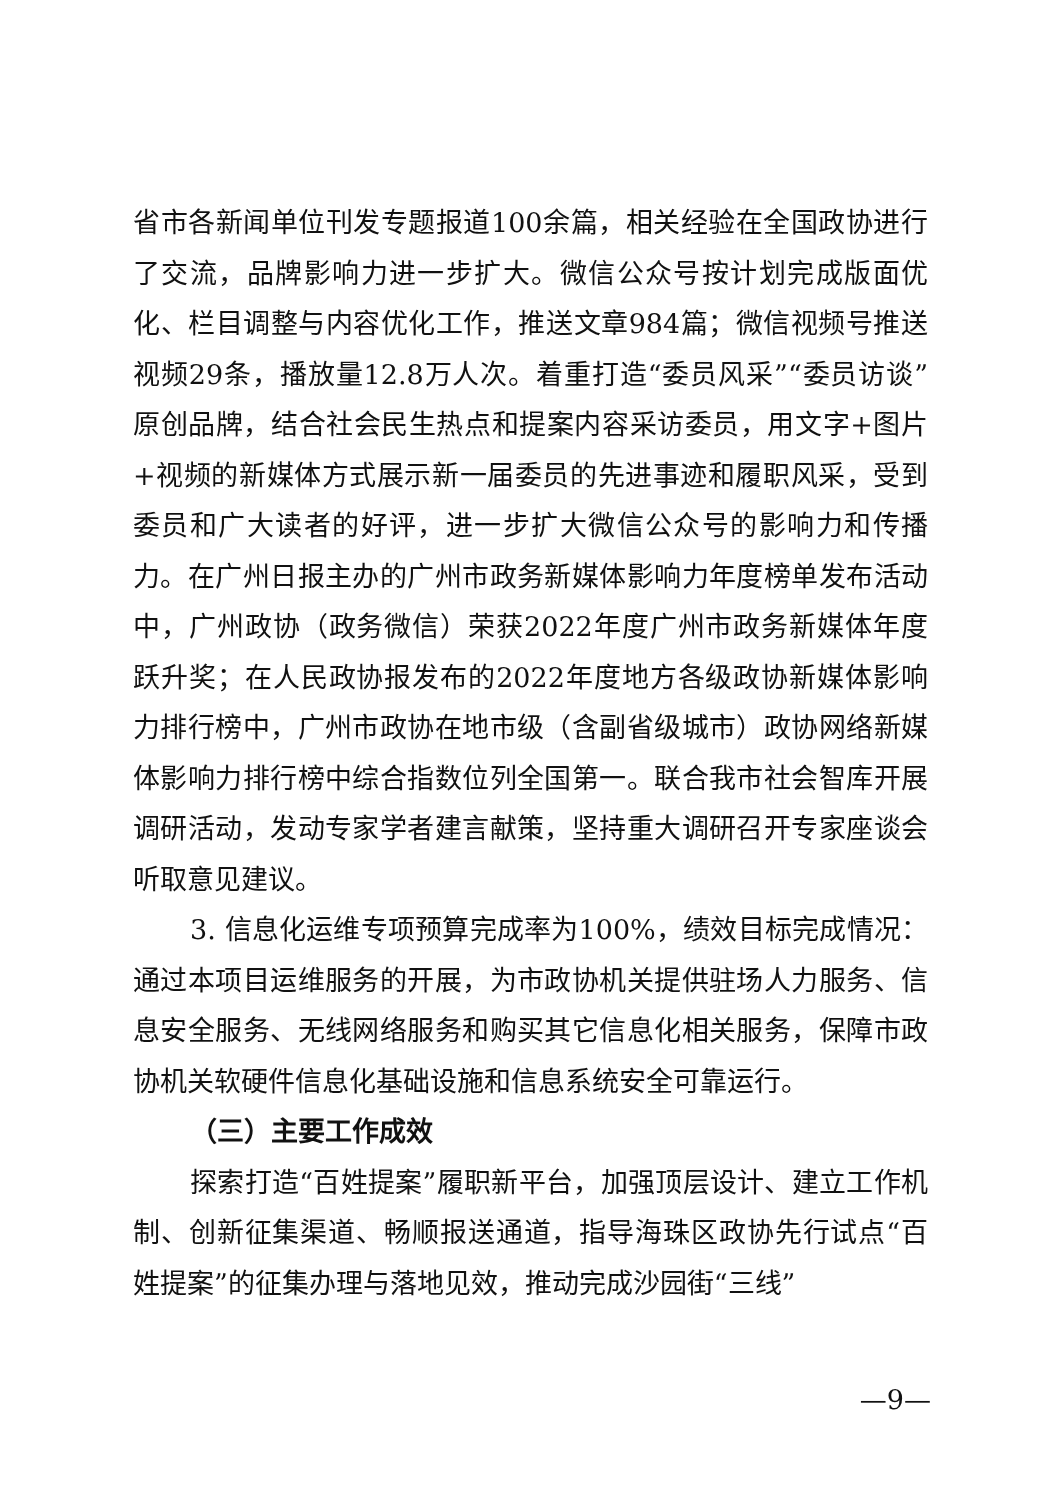省市各新闻单位刊发专题报道100余篇，相关经验在全国政协进行了交流，品牌影响力进一步扩大。微信公众号按计划完成版面优化、栏目调整与内容优化工作，推送文章984篇；微信视频号推送视频29条，播放量12.8万人次。着重打造“委员风采”“委员访谈”原创品牌，结合社会民生热点和提案内容采访委员，用文字+图片+视频的新媒体方式展示新一届委员的先进事迹和履职风采，受到委员和广大读者的好评，进一步扩大微信公众号的影响力和传播力。在广州日报主办的广州市政务新媒体影响力年度榜单发布活动中，广州政协（政务微信）荣获2022年度广州市政务新媒体年度跃升奖；在人民政协报发布的2022年度地方各级政协新媒体影响力排行榜中，广州市政协在地市级（含副省级城市）政协网络新媒体影响力排行榜中综合指数位列全国第一。联合我市社会智库开展调研活动，发动专家学者建言献策，坚持重大调研召开专家座谈会听取意见建议。
3. 信息化运维专项预算完成率为100%，绩效目标完成情况：通过本项目运维服务的开展，为市政协机关提供驻场人力服务、信息安全服务、无线网络服务和购买其它信息化相关服务，保障市政协机关软硬件信息化基础设施和信息系统安全可靠运行。
（三）主要工作成效
探索打造“百姓提案”履职新平台，加强顶层设计、建立工作机制、创新征集渠道、畅顺报送通道，指导海珠区政协先行试点“百姓提案”的征集办理与落地见效，推动完成沙园街“三线”
—9—